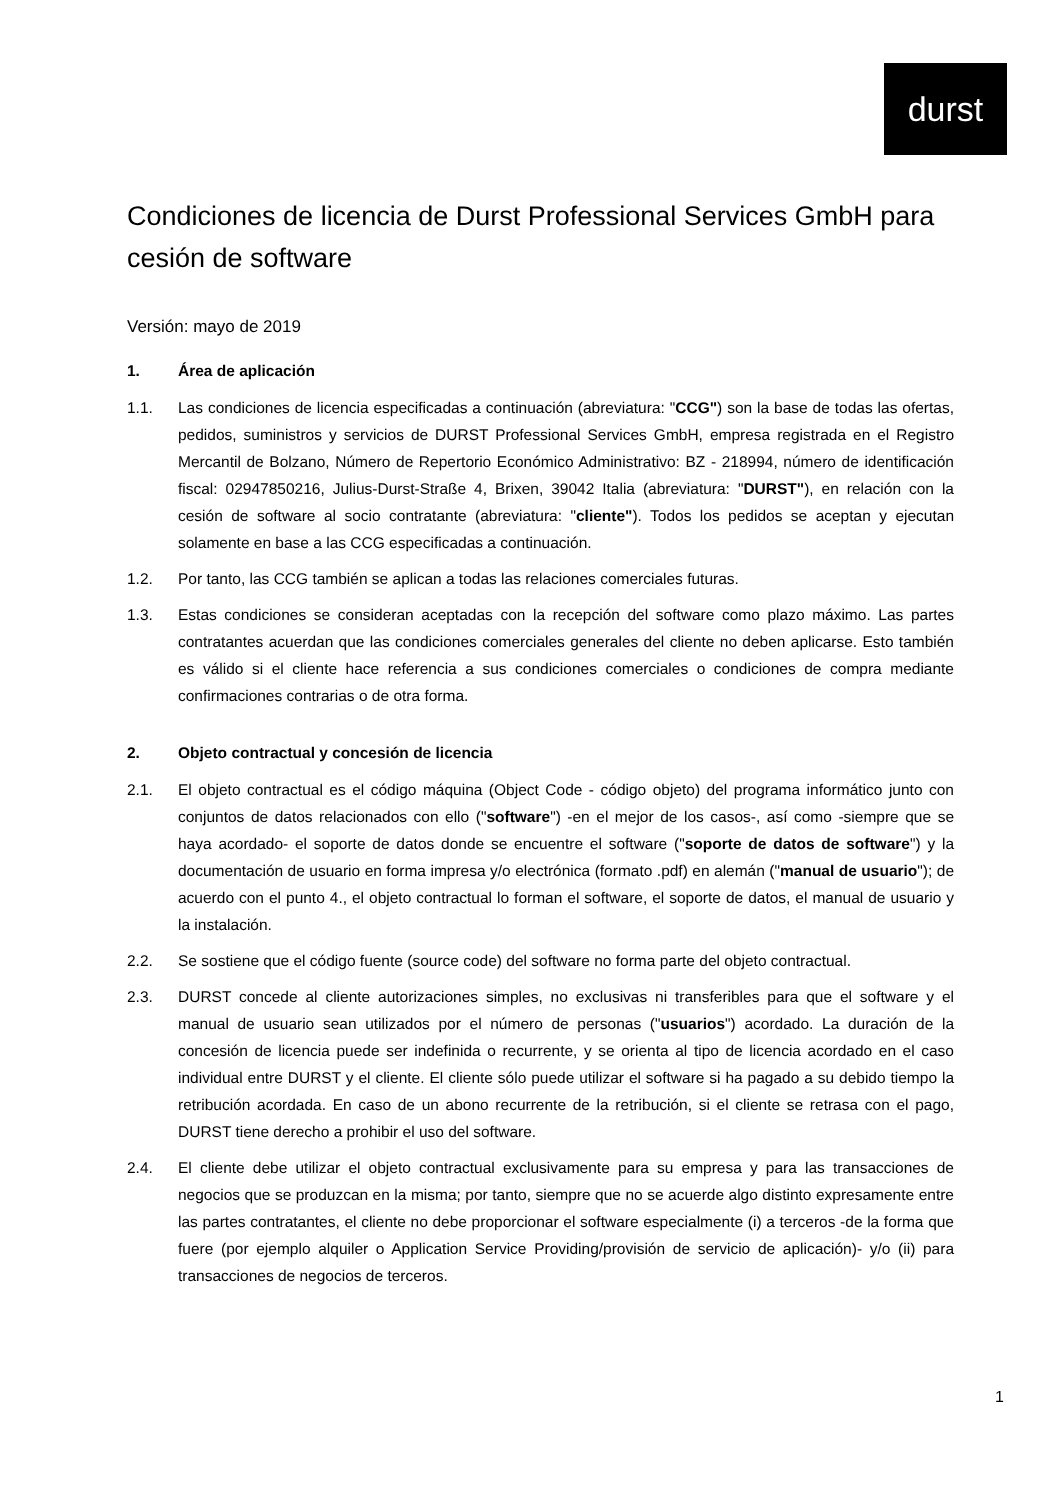durst
Condiciones de licencia de Durst Professional Services GmbH para cesión de software
Versión: mayo de 2019
1. Área de aplicación
1.1. Las condiciones de licencia especificadas a continuación (abreviatura: "CCG") son la base de todas las ofertas, pedidos, suministros y servicios de DURST Professional Services GmbH, empresa registrada en el Registro Mercantil de Bolzano, Número de Repertorio Económico Administrativo: BZ - 218994, número de identificación fiscal: 02947850216, Julius-Durst-Straße 4, Brixen, 39042 Italia (abreviatura: "DURST"), en relación con la cesión de software al socio contratante (abreviatura: "cliente"). Todos los pedidos se aceptan y ejecutan solamente en base a las CCG especificadas a continuación.
1.2. Por tanto, las CCG también se aplican a todas las relaciones comerciales futuras.
1.3. Estas condiciones se consideran aceptadas con la recepción del software como plazo máximo. Las partes contratantes acuerdan que las condiciones comerciales generales del cliente no deben aplicarse. Esto también es válido si el cliente hace referencia a sus condiciones comerciales o condiciones de compra mediante confirmaciones contrarias o de otra forma.
2. Objeto contractual y concesión de licencia
2.1. El objeto contractual es el código máquina (Object Code - código objeto) del programa informático junto con conjuntos de datos relacionados con ello ("software") -en el mejor de los casos-, así como -siempre que se haya acordado- el soporte de datos donde se encuentre el software ("soporte de datos de software") y la documentación de usuario en forma impresa y/o electrónica (formato .pdf) en alemán ("manual de usuario"); de acuerdo con el punto 4., el objeto contractual lo forman el software, el soporte de datos, el manual de usuario y la instalación.
2.2. Se sostiene que el código fuente (source code) del software no forma parte del objeto contractual.
2.3. DURST concede al cliente autorizaciones simples, no exclusivas ni transferibles para que el software y el manual de usuario sean utilizados por el número de personas ("usuarios") acordado. La duración de la concesión de licencia puede ser indefinida o recurrente, y se orienta al tipo de licencia acordado en el caso individual entre DURST y el cliente. El cliente sólo puede utilizar el software si ha pagado a su debido tiempo la retribución acordada. En caso de un abono recurrente de la retribución, si el cliente se retrasa con el pago, DURST tiene derecho a prohibir el uso del software.
2.4. El cliente debe utilizar el objeto contractual exclusivamente para su empresa y para las transacciones de negocios que se produzcan en la misma; por tanto, siempre que no se acuerde algo distinto expresamente entre las partes contratantes, el cliente no debe proporcionar el software especialmente (i) a terceros -de la forma que fuere (por ejemplo alquiler o Application Service Providing/provisión de servicio de aplicación)- y/o (ii) para transacciones de negocios de terceros.
1